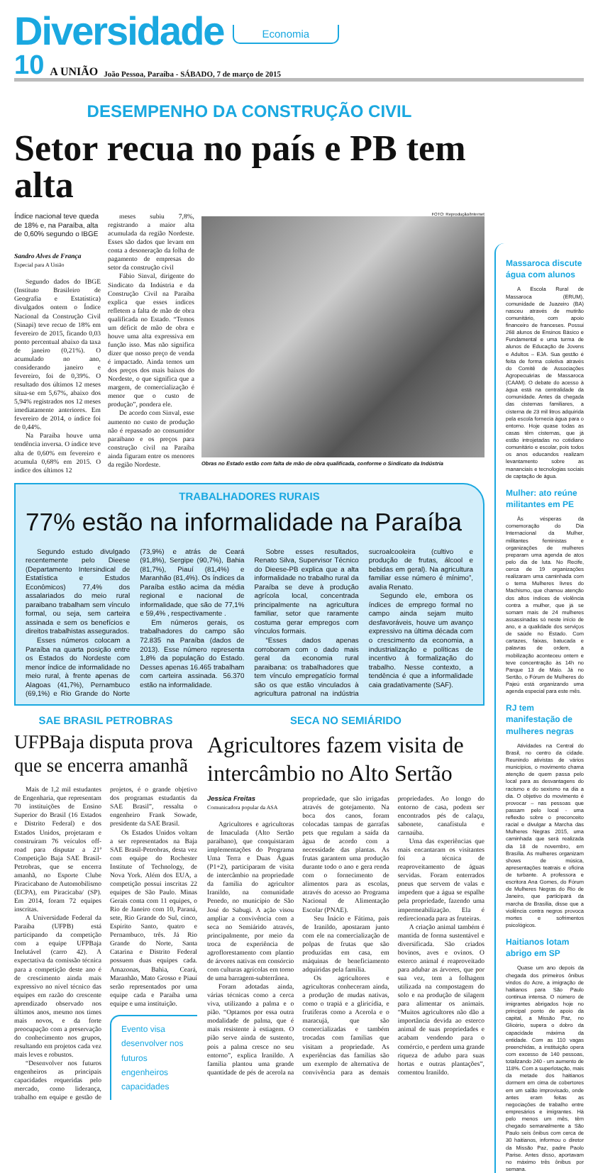Diversidade
Economia
10 A UNIÃO João Pessoa, Paraíba - SÁBADO, 7 de março de 2015
DESEMPENHO DA CONSTRUÇÃO CIVIL
Setor recua no país e PB tem alta
Índice nacional teve queda de 18% e, na Paraíba, alta de 0,60% segundo o IBGE
Sandro Alves de França
Especial para A União
Segundo dados do IBGE (Instituto Brasileiro de Geografia e Estatística) divulgados ontem o Índice Nacional da Construção Civil (Sinapi) teve recuo de 18% em fevereiro de 2015, ficando 0,03 ponto percentual abaixo da taxa de janeiro (0,21%). O acumulado no ano, considerando janeiro e fevereiro, foi de 0,39%. O resultado dos últimos 12 meses situa-se em 5,67%, abaixo dos 5,94% registrados nos 12 meses imediatamente anteriores. Em fevereiro de 2014, o índice foi de 0,44%.
Na Paraíba houve uma tendência inversa. O índice teve alta de 0,60% em fevereiro e acumula 0,68% em 2015. O índice dos últimos 12
meses subiu 7,8%, registrando a maior alta acumulada da região Nordeste. Esses são dados que levam em conta a desoneração da folha de pagamento de empresas do setor da construção civil
Fábio Sinval, dirigente do Sindicato da Indústria e da Construção Civil na Paraíba explica que esses índices refletem a falta de mão de obra qualificada no Estado. “Temos um déficit de mão de obra e houve uma alta expressiva em função isso. Mas não significa dizer que nosso preço de venda é impactado. Ainda temos um dos preços dos mais baixos do Nordeste, o que significa que a margem, de comercialização é menor que o custo de produção”, pondera ele.
De acordo com Sinval, esse aumento no custo de produção não é repassado ao consumidor paraibano e os preços para construção civil na Paraíba ainda figuram entre os menores da região Nordeste.
FOTO: Reprodução/Internet
Obras no Estado estão com falta de mão de obra qualificada, conforme o Sindicato da Indústria
TRABALHADORES RURAIS
77% estão na informalidade na Paraíba
Segundo estudo divulgado recentemente pelo Dieese (Departamento Intersindical de Estatística e Estudos Econômicos) 77,4% dos assalariados do meio rural paraibano trabalham sem vínculo formal, ou seja, sem carteira assinada e sem os benefícios e direitos trabalhistas assegurados.
Esses números colocam a Paraíba na quarta posição entre os Estados do Nordeste com menor índice de informalidade no meio rural, à frente apenas de Alagoas (41,7%), Pernambuco (69,1%) e Rio Grande do Norte (73,9%) e atrás de Ceará (91,8%), Sergipe (90,7%), Bahia (81,7%), Piauí (81,4%) e Maranhão (81,4%). Os índices da Paraíba estão acima da média regional e nacional de informalidade, que são de 77,1% e 59,4% , respectivamente .
Em números gerais, os trabalhadores do campo são 72.835 na Paraíba (dados de 2013). Esse número representa 1,8% da população do Estado. Desses apenas 16.465 trabalham com carteira assinada. 56.370 estão na informalidade.
Sobre esses resultados, Renato Silva, Supervisor Técnico do Dieese-PB explica que a alta informalidade no trabalho rural da Paraíba se deve à produção agrícola local, concentrada principalmente na agricultura familiar, setor que raramente costuma gerar empregos com vínculos formais.
“Esses dados apenas corroboram com o dado mais geral da economia rural paraibana: os trabalhadores que tem vínculo empregatício formal são os que estão vinculados à agricultura patronal na indústria sucroalcooleira (cultivo e produção de frutas, álcool e bebidas em geral). Na agricultura familiar esse número é mínimo”, avalia Renato.
Segundo ele, embora os índices de emprego formal no campo ainda sejam muito desfavoráveis, houve um avanço expressivo na última década com o crescimento da economia, a industrialização e políticas de incentivo à formalização do trabalho. Nesse contexto, a tendência é que a informalidade caia gradativamente (SAF).
SAE BRASIL PETROBRAS
UFPBaja disputa prova que se encerra amanhã
Mais de 1,2 mil estudantes de Engenharia, que representam 70 instituições de Ensino Superior do Brasil (16 Estados e Distrito Federal) e dos Estados Unidos, projetaram e construíram 76 veículos off-road para disputar a 21ª Competição Baja SAE Brasil-Petrobras, que se encerra amanhã, no Esporte Clube Piracicabano de Automobilismo (ECPA), em Piracicaba/ (SP). Em 2014, foram 72 equipes inscritas.
A Universidade Federal da Paraíba (UFPB) está participando da competição com a equipe UFPBaja Inelutável (carro 42). A expectativa da comissão técnica para a competição deste ano é de crescimento ainda mais expressivo no nível técnico das equipes em razão do crescente aprendizado observado nos últimos anos, mesmo nos times mais novos, e da forte preocupação com a preservação do conhecimento nos grupos, resultando em projetos cada vez mais leves e robustos.
“Desenvolver nos futuros engenheiros as principais capacidades requeridas pelo mercado, como liderança, trabalho em equipe e gestão de projetos, é o grande objetivo dos programas estudantis da SAE Brasil”, ressalta o engenheiro Frank Sowade, presidente da SAE Brasil.
Os Estados Unidos voltam a ser representados na Baja SAE Brasil-Petrobras, desta vez com equipe do Rochester Institute of Technology, de Nova York. Além dos EUA, a competição possui inscritas 22 equipes de São Paulo. Minas Gerais conta com 11 equipes, o Rio de Janeiro com 10, Paraná, sete, Rio Grande do Sul, cinco, Espírito Santo, quatro e Pernambuco, três. Já Rio Grande do Norte, Santa Catarina e Distrito Federal possuem duas equipes cada. Amazonas, Bahia, Ceará, Maranhão, Mato Grosso e Piauí serão representados por uma equipe cada e Paraíba uma equipe e uma instituição.
Evento visa desenvolver nos futuros engenheiros capacidades
SECA NO SEMIÁRIDO
Agricultores fazem visita de intercâmbio no Alto Sertão
Jessica Freitas
Comunicadora popular da ASA
Agricultores e agricultoras de Imaculada (Alto Sertão paraibano), que conquistaram implementações do Programa Uma Terra e Duas Águas (P1+2), participaram de visita de intercâmbio na propriedade da família do agricultor Iranildo, na comunidade Penedo, no município de São José do Sabugi. A ação visou ampliar a convivência com a seca no Semiárido através, principalmente, por meio da troca de experiência de agroflorestamento com plantio de árvores nativas em consórcio com culturas agrícolas em torno de uma barragem-subterrânea.
Foram adotadas ainda, várias técnicas como a cerca viva, utilizando a palma e o pião. “Optamos por essa outra modalidade de palma, que é mais resistente à estiagem. O pião serve ainda de sustento, pois a palma cresce no seu entorno”, explica Iranildo. A família plantou uma grande quantidade de pés de acerola na propriedade, que são irrigadas através de gotejamento. Na boca dos canos, foram colocadas tampas de garrafas pets que regulam a saída da água de acordo com a necessidade das plantas. As frutas garantem uma produção durante todo o ano e gera renda com o fornecimento de alimentos para as escolas, através do acesso ao Programa Nacional de Alimentação Escolar (PNAE).
Seu Inácio e Fátima, pais de Iranildo, apostaram junto com ele na comercialização de polpas de frutas que são produzidas em casa, em máquinas de beneficiamento adquiridas pela família.
Os agricultores e agricultoras conheceram ainda, a produção de mudas nativas, como o trapiá e a gliricídia, e frutíferas como a Acerola e o maracujá, que são comercializadas e também trocadas com famílias que visitam a propriedade. As experiências das famílias são um exemplo de alternativa de convivência para as demais propriedades. Ao longo do entorno de casa, podem ser encontrados pés de calaçu, sabonete, canafístula e carnaúba.
Uma das experiências que mais encantaram os visitantes foi a técnica de reaproveitamento de águas servidas. Foram enterrados pneus que servem de valas e impedem que a água se espalhe pela propriedade, fazendo uma impermeabilização. Ela é redirecionada para as fruteiras.
A criação animal também é mantida de forma sustentável e diversificada. São criados bovinos, aves e ovinos. O esterco animal é reaproveitado para adubar as árvores, que por sua vez, tem a folhagem utilizada na compostagem do solo e na produção de silagem para alimentar os animais. “Muitos agricultores não dão a importância devida ao esterco animal de suas propriedades e acabam vendendo para o comércio, e perdem uma grande riqueza de adubo para suas hortas e outras plantações”, comentou Iranildo.
Massaroca discute água com alunos
A Escola Rural de Massaroca (ERUM), comunidade de Juazeiro (BA) nasceu através de mutirão comunitário, com apoio financeiro de franceses. Possui 268 alunos de Ensinos Básico e Fundamental e uma turma de alunos de Educação de Jovens e Adultos – EJA. Sua gestão é feita de forma coletiva através do Comitê de Associações Agropecuárias de Massaroca (CAAM). O debate do acesso à água está na centralidade da comunidade. Antes da chegada das cisternas familiares, a cisterna de 23 mil litros adquirida pela escola fornecia água para o entorno. Hoje quase todas as casas têm cisternas, que já estão introjetadas no cotidiano comunitário e escolar, pois todos os anos educandos realizam levantamento sobre as mananciais e tecnologias sociais de captação de água.
Mulher: ato reúne militantes em PE
Às vésperas da comemoração do Dia Internacional da Mulher, militantes feministas e organizações de mulheres preparam uma agenda de atos pelo dia de luta. No Recife, cerca de 19 organizações realizaram uma caminhada com o tema Mulheres livres do Machismo, que chamou atenção dos altos índices de violência contra a mulher, que já se somam mais de 24 mulheres assassinadas só neste início de ano, e a qualidade dos serviços de saúde no Estado. Com cartazes, faixas, batucada e palavras de ordem, a mobilização aconteceu ontem e teve concentração às 14h no Parque 13 de Maio. Já no Sertão, o Fórum de Mulheres do Pajeú está organizando uma agenda especial para este mês.
RJ tem manifestação de mulheres negras
Atividades na Central do Brasil, no centro da cidade. Reunindo ativistas de vários municípios, o movimento chama atenção de quem passa pelo local para as desvantagens do racismo e do sexismo na dia a dia. O objetivo do movimento é provocar – nas pessoas que passam pelo local - uma reflexão sobre o preconceito racial e divulgar a Marcha das Mulheres Negras 2015, uma caminhada que será realizada dia 18 de novembro, em Brasília. As mulheres organizam shows de música, apresentações teatrais e oficina de turbante. A professora e escritora Ana Gomes, do Fórum de Mulheres Negras do Rio de Janeiro, que participará da marcha de Brasília, disse que a violência contra negros provoca mortes e sofrimentos psicológicos.
Haitianos lotam abrigo em SP
Quase um ano depois da chegada dos primeiros ônibus vindos do Acre, a imigração de haitianos para São Paulo continua intensa. O número de imigrantes abrigados hoje no principal ponto de apoio da capital, a Missão Paz, no Glicério, supera o dobro da capacidade máxima da entidade. Com as 110 vagas preenchidas, a instituição opera com excesso de 140 pessoas, totalizando 240 - um aumento de 118%. Com a superlotação, mais da metade dos haitianos dormem em cima de cobertores em um salão improvisado, onde antes eram feitas as negociações de trabalho entre empresários e imigrantes. Há pelo menos um mês, têm chegado semanalmente a São Paulo seis ônibus com cerca de 30 haitianos, informou o diretor da Missão Paz, padre Paolo Parise. Antes disso, aportavam no máximo três ônibus por semana.